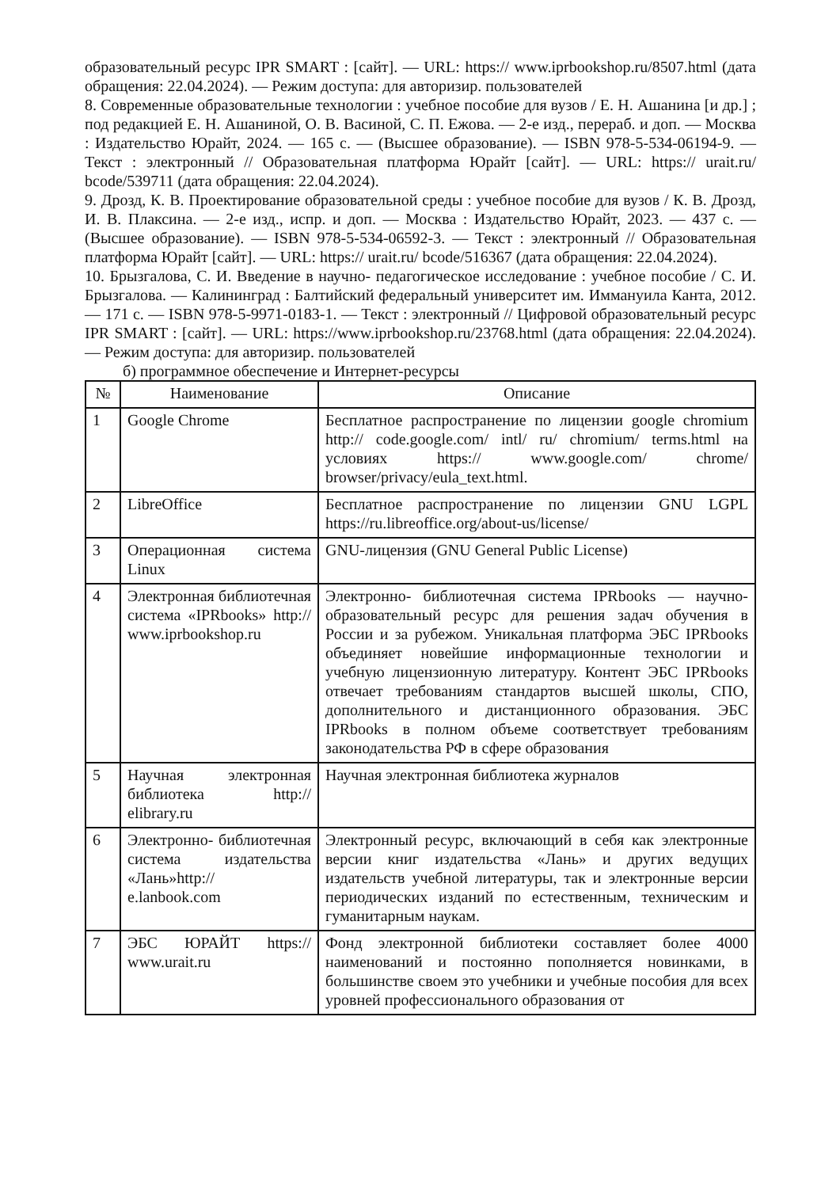образовательный ресурс IPR SMART : [сайт]. — URL: https:// www.iprbookshop.ru/8507.html (дата обращения: 22.04.2024). — Режим доступа: для авторизир. пользователей
8. Современные образовательные технологии : учебное пособие для вузов / Е. Н. Ашанина [и др.] ; под редакцией Е. Н. Ашаниной, О. В. Васиной, С. П. Ежова. — 2-е изд., перераб. и доп. — Москва : Издательство Юрайт, 2024. — 165 с. — (Высшее образование). — ISBN 978-5-534-06194-9. — Текст : электронный // Образовательная платформа Юрайт [сайт]. — URL: https:// urait.ru/ bcode/539711 (дата обращения: 22.04.2024).
9. Дрозд, К. В. Проектирование образовательной среды : учебное пособие для вузов / К. В. Дрозд, И. В. Плаксина. — 2-е изд., испр. и доп. — Москва : Издательство Юрайт, 2023. — 437 с. — (Высшее образование). — ISBN 978-5-534-06592-3. — Текст : электронный // Образовательная платформа Юрайт [сайт]. — URL: https:// urait.ru/ bcode/516367 (дата обращения: 22.04.2024).
10. Брызгалова, С. И. Введение в научно- педагогическое исследование : учебное пособие / С. И. Брызгалова. — Калининград : Балтийский федеральный университет им. Иммануила Канта, 2012. — 171 с. — ISBN 978-5-9971-0183-1. — Текст : электронный // Цифровой образовательный ресурс IPR SMART : [сайт]. — URL: https://www.iprbookshop.ru/23768.html (дата обращения: 22.04.2024). — Режим доступа: для авторизир. пользователей
б) программное обеспечение и Интернет-ресурсы
| № | Наименование | Описание |
| --- | --- | --- |
| 1 | Google Chrome | Бесплатное распространение по лицензии google chromium http:// code.google.com/ intl/ ru/ chromium/ terms.html на условиях https:// www.google.com/ chrome/ browser/privacy/eula_text.html. |
| 2 | LibreOffice | Бесплатное распространение по лицензии GNU LGPL https://ru.libreoffice.org/about-us/license/ |
| 3 | Операционная система Linux | GNU-лицензия (GNU General Public License) |
| 4 | Электронная библиотечная система «IPRbooks» http:// www.iprbookshop.ru | Электронно- библиотечная система IPRbooks — научно- образовательный ресурс для решения задач обучения в России и за рубежом. Уникальная платформа ЭБС IPRbooks объединяет новейшие информационные технологии и учебную лицензионную литературу. Контент ЭБС IPRbooks отвечает требованиям стандартов высшей школы, СПО, дополнительного и дистанционного образования. ЭБС IPRbooks в полном объеме соответствует требованиям законодательства РФ в сфере образования |
| 5 | Научная электронная библиотека http:// elibrary.ru | Научная электронная библиотека журналов |
| 6 | Электронно- библиотечная система издательства «Лань»http:// e.lanbook.com | Электронный ресурс, включающий в себя как электронные версии книг издательства «Лань» и других ведущих издательств учебной литературы, так и электронные версии периодических изданий по естественным, техническим и гуманитарным наукам. |
| 7 | ЭБС ЮРАЙТ https:// www.urait.ru | Фонд электронной библиотеки составляет более 4000 наименований и постоянно пополняется новинками, в большинстве своем это учебники и учебные пособия для всех уровней профессионального образования от |